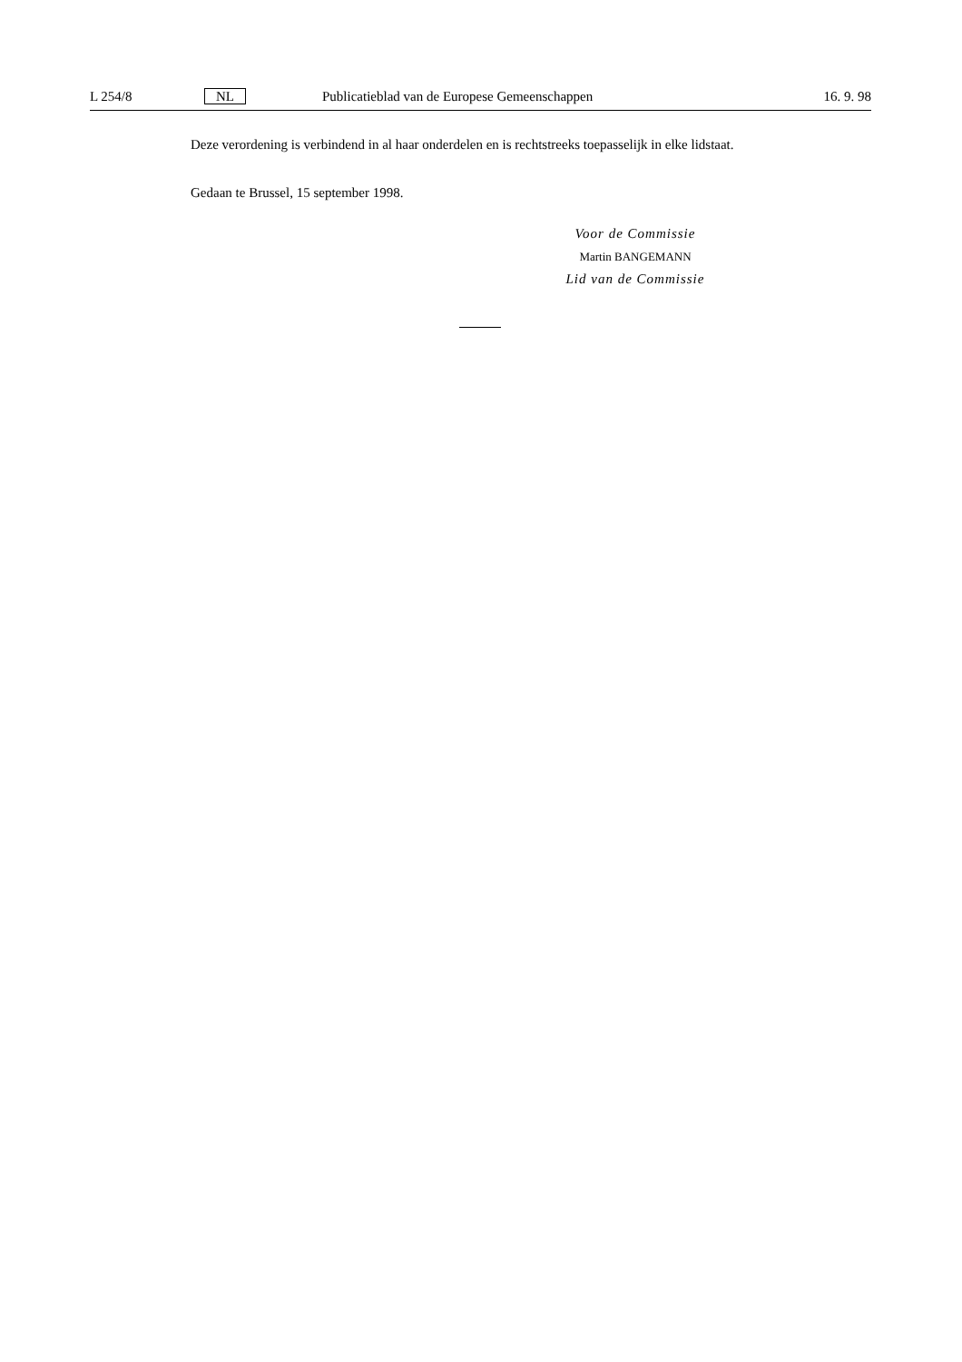L 254/8 NL Publicatieblad van de Europese Gemeenschappen
16. 9. 98
Deze verordening is verbindend in al haar onderdelen en is rechtstreeks toepasselijk in elke lidstaat.
Gedaan te Brussel, 15 september 1998.
Voor de Commissie
Martin BANGEMANN
Lid van de Commissie